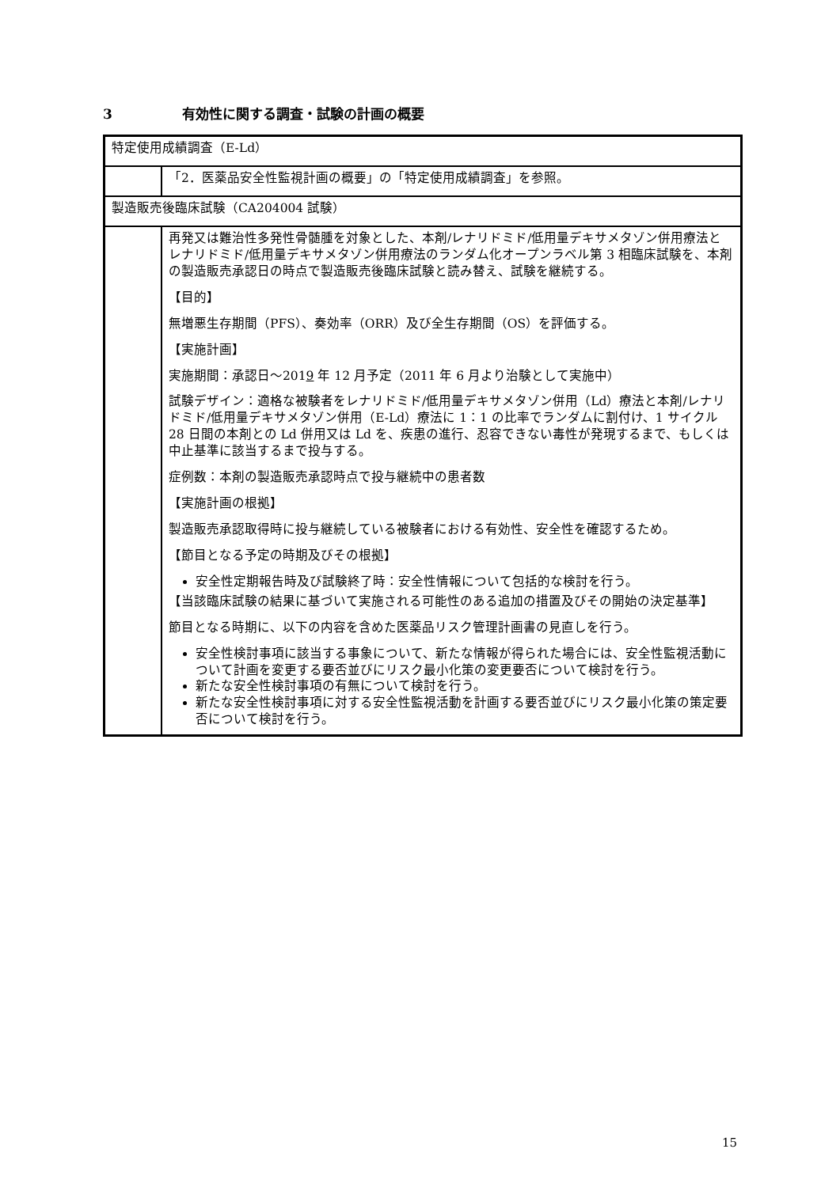3 有効性に関する調査・試験の計画の概要
| 特定使用成績調査（E-Ld） | |
| | 「2．医薬品安全性監視計画の概要」の「特定使用成績調査」を参照。 |
| 製造販売後臨床試験（CA204004 試験） | |
| | 再発又は難治性多発性骨髄腫を対象とした、本剤/レナリドミド/低用量デキサメタゾン併用療法とレナリドミド/低用量デキサメタゾン併用療法のランダム化オープンラベル第 3 相臨床試験を、本剤の製造販売承認日の時点で製造販売後臨床試験と読み替え、試験を継続する。 【目的】 無増悪生存期間（PFS）、奏効率（ORR）及び全生存期間（OS）を評価する。 【実施計画】 実施期間：承認日～201 9 年 12 月予定（2011 年 6 月より治験として実施中） 試験デザイン：適格な被験者をレナリドミド/低用量デキサメタゾン併用（Ld）療法と本剤/レナリドミド/低用量デキサメタゾン併用（E-Ld）療法に 1：1 の比率でランダムに割付け、1 サイクル 28 日間の本剤との Ld 併用又は Ld を、疾患の進行、忍容できない毒性が発現するまで、もしくは中止基準に該当するまで投与する。 症例数：本剤の製造販売承認時点で投与継続中の患者数 【実施計画の根拠】 製造販売承認取得時に投与継続している被験者における有効性、安全性を確認するため。 【節目となる予定の時期及びその根拠】 安全性定期報告時及び試験終了時：安全性情報について包括的な検討を行う。 【当該臨床試験の結果に基づいて実施される可能性のある追加の措置及びその開始の決定基準】 節目となる時期に、以下の内容を含めた医薬品リスク管理計画書の見直しを行う。 安全性検討事項に該当する事象について、新たな情報が得られた場合には、安全性監視活動について計画を変更する要否並びにリスク最小化策の変更要否について検討を行う。 新たな安全性検討事項の有無について検討を行う。 新たな安全性検討事項に対する安全性監視活動を計画する要否並びにリスク最小化策の策定要否について検討を行う。 |
15